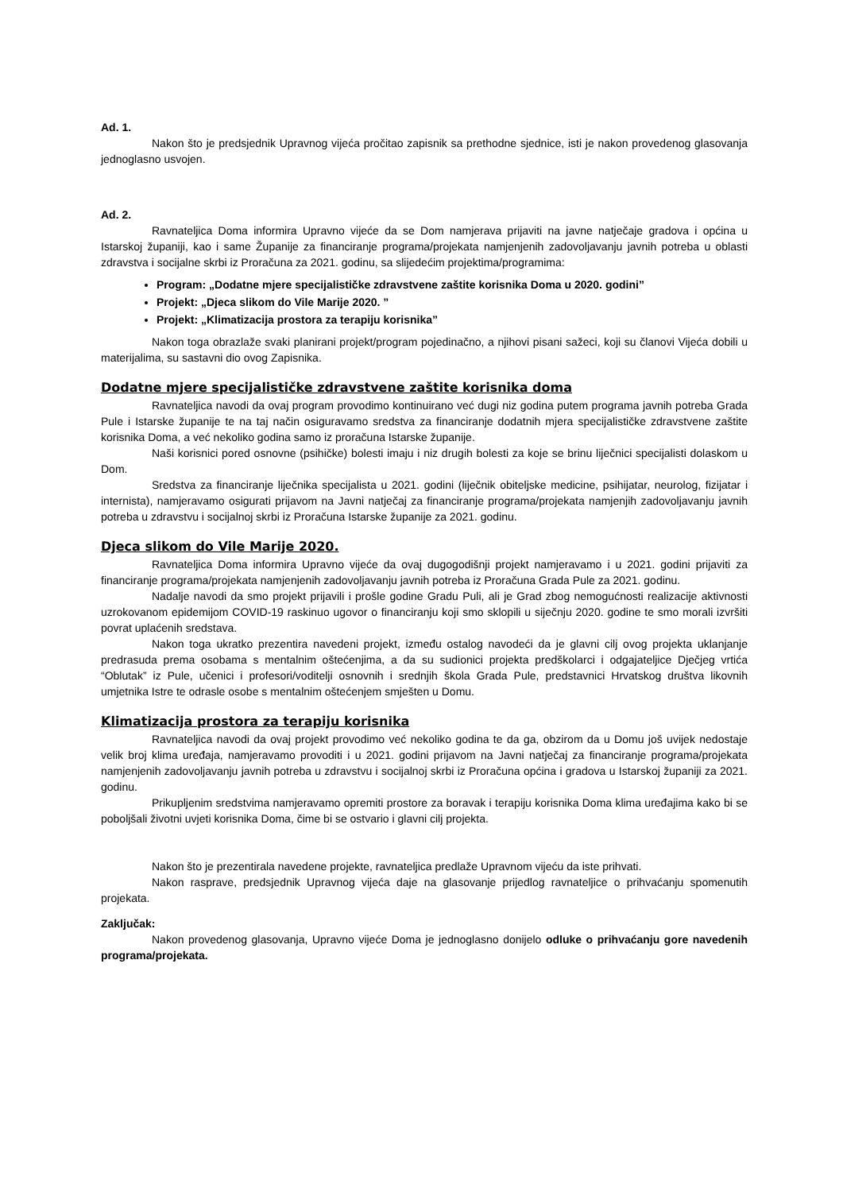Ad. 1.
Nakon što je predsjednik Upravnog vijeća pročitao zapisnik sa prethodne sjednice, isti je nakon provedenog glasovanja jednoglasno usvojen.
Ad. 2.
Ravnateljica Doma informira Upravno vijeće da se Dom namjerava prijaviti na javne natječaje gradova i općina u Istarskoj županiji, kao i same Županije za financiranje programa/projekata namjenjenih zadovoljavanju javnih potreba u oblasti zdravstva i socijalne skrbi iz Proračuna za 2021. godinu, sa slijedećim projektima/programima:
Program: „Dodatne mjere specijalističke zdravstvene zaštite korisnika Doma u 2020. godini”
Projekt: „Djeca slikom do Vile Marije 2020. ”
Projekt: „Klimatizacija prostora za terapiju korisnika”
Nakon toga obrazlaže svaki planirani projekt/program pojedinačno, a njihovi pisani sažeci, koji su članovi Vijeća dobili u materijalima, su sastavni dio ovog Zapisnika.
Dodatne mjere specijalističke zdravstvene zaštite korisnika doma
Ravnateljica navodi da ovaj program provodimo kontinuirano već dugi niz godina putem programa javnih potreba Grada Pule i Istarske županije te na taj način osiguravamo sredstva za financiranje dodatnih mjera specijalističke zdravstvene zaštite korisnika Doma, a već nekoliko godina samo iz proračuna Istarske županije.
Naši korisnici pored osnovne (psihičke) bolesti imaju i niz drugih bolesti za koje se brinu liječnici specijalisti dolaskom u Dom.
Sredstva za financiranje liječnika specijalista u 2021. godini (liječnik obiteljske medicine, psihijatar, neurolog, fizijatar i internista), namjeravamo osigurati prijavom na Javni natječaj za financiranje programa/projekata namjenjih zadovoljavanju javnih potreba u zdravstvu i socijalnoj skrbi iz Proračuna Istarske županije za 2021. godinu.
Djeca slikom do Vile Marije 2020.
Ravnateljica Doma informira Upravno vijeće da ovaj dugogodišnji projekt namjeravamo i u 2021. godini prijaviti za financiranje programa/projekata namjenjenih zadovoljavanju javnih potreba iz Proračuna Grada Pule za 2021. godinu.
Nadalje navodi da smo projekt prijavili i prošle godine Gradu Puli, ali je Grad zbog nemogućnosti realizacije aktivnosti uzrokovanom epidemijom COVID-19 raskinuo ugovor o financiranju koji smo sklopili u siječnju 2020. godine te smo morali izvršiti povrat uplaćenih sredstava.
Nakon toga ukratko prezentira navedeni projekt, između ostalog navodeći da je glavni cilj ovog projekta uklanjanje predrasuda prema osobama s mentalnim oštećenjima, a da su sudionici projekta predškolarci i odgajateljice Dječjeg vrtića “Oblutak” iz Pule, učenici i profesori/voditelji osnovnih i srednjih škola Grada Pule, predstavnici Hrvatskog društva likovnih umjetnika Istre te odrasle osobe s mentalnim oštećenjem smješten u Domu.
Klimatizacija prostora za terapiju korisnika
Ravnateljica navodi da ovaj projekt provodimo već nekoliko godina te da ga, obzirom da u Domu još uvijek nedostaje velik broj klima uređaja, namjeravamo provoditi i u 2021. godini prijavom na Javni natječaj za financiranje programa/projekata namjenjenih zadovoljavanju javnih potreba u zdravstvu i socijalnoj skrbi iz Proračuna općina i gradova u Istarskoj županiji za 2021. godinu.
Prikupljenim sredstvima namjeravamo opremiti prostore za boravak i terapiju korisnika Doma klima uređajima kako bi se poboljšali životni uvjeti korisnika Doma, čime bi se ostvario i glavni cilj projekta.
Nakon što je prezentirala navedene projekte, ravnateljica predlaže Upravnom vijeću da iste prihvati.
Nakon rasprave, predsjednik Upravnog vijeća daje na glasovanje prijedlog ravnateljice o prihvaćanju spomenutih projekata.
Zaključak:
Nakon provedenog glasovanja, Upravno vijeće Doma je jednoglasno donijelo odluke o prihvaćanju gore navedenih programa/projekata.